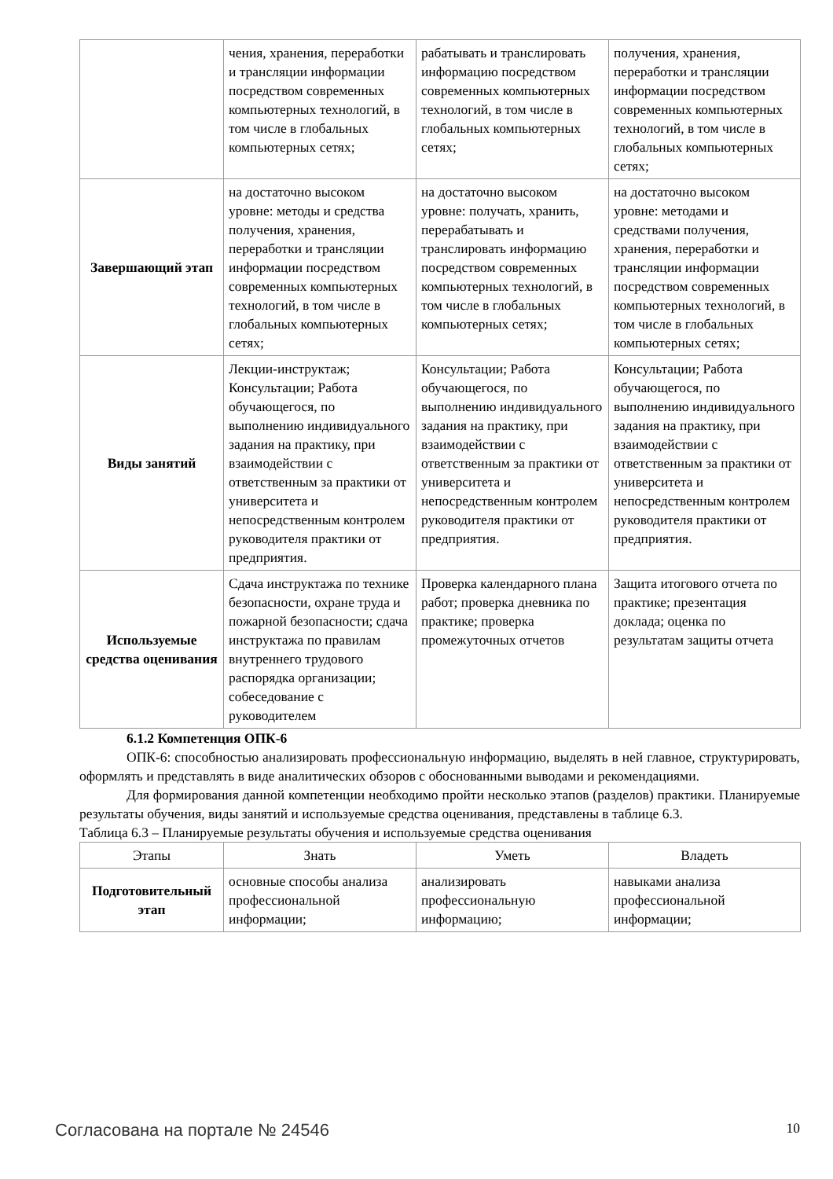| | чения, хранения, переработки и трансляции информации посредством современных компьютерных технологий, в том числе в глобальных компьютерных сетях; | рабатывать и транслировать информацию посредством современных компьютерных технологий, в том числе в глобальных компьютерных сетях; | получения, хранения, переработки и трансляции информации посредством современных компьютерных технологий, в том числе в глобальных компьютерных сетях; |
| Завершающий этап | на достаточно высоком уровне: методы и средства получения, хранения, переработки и трансляции информации посредством современных компьютерных технологий, в том числе в глобальных компьютерных сетях; | на достаточно высоком уровне: получать, хранить, перерабатывать и транслировать информацию посредством современных компьютерных технологий, в том числе в глобальных компьютерных сетях; | на достаточно высоком уровне: методами и средствами получения, хранения, переработки и трансляции информации посредством современных компьютерных технологий, в том числе в глобальных компьютерных сетях; |
| Виды занятий | Лекции-инструктаж; Консультации; Работа обучающегося, по выполнению индивидуального задания на практику, при взаимодействии с ответственным за практики от университета и непосредственным контролем руководителя практики от предприятия. | Консультации; Работа обучающегося, по выполнению индивидуального задания на практику, при взаимодействии с ответственным за практики от университета и непосредственным контролем руководителя практики от предприятия. | Консультации; Работа обучающегося, по выполнению индивидуального задания на практику, при взаимодействии с ответственным за практики от университета и непосредственным контролем руководителя практики от предприятия. |
| Используемые средства оценивания | Сдача инструктажа по технике безопасности, охране труда и пожарной безопасности; сдача инструктажа по правилам внутреннего трудового распорядка организации; собеседование с руководителем | Проверка календарного плана работ; проверка дневника по практике; проверка промежуточных отчетов | Защита итогового отчета по практике; презентация доклада; оценка по результатам защиты отчета |
6.1.2 Компетенция ОПК-6
ОПК-6: способностью анализировать профессиональную информацию, выделять в ней главное, структурировать, оформлять и представлять в виде аналитических обзоров с обоснованными выводами и рекомендациями.
Для формирования данной компетенции необходимо пройти несколько этапов (разделов) практики. Планируемые результаты обучения, виды занятий и используемые средства оценивания, представлены в таблице 6.3.
Таблица 6.3 – Планируемые результаты обучения и используемые средства оценивания
| Этапы | Знать | Уметь | Владеть |
| --- | --- | --- | --- |
| Подготовительный этап | основные способы анализа профессиональной информации; | анализировать профессиональную информацию; | навыками анализа профессиональной информации; |
Согласована на портале № 24546 10